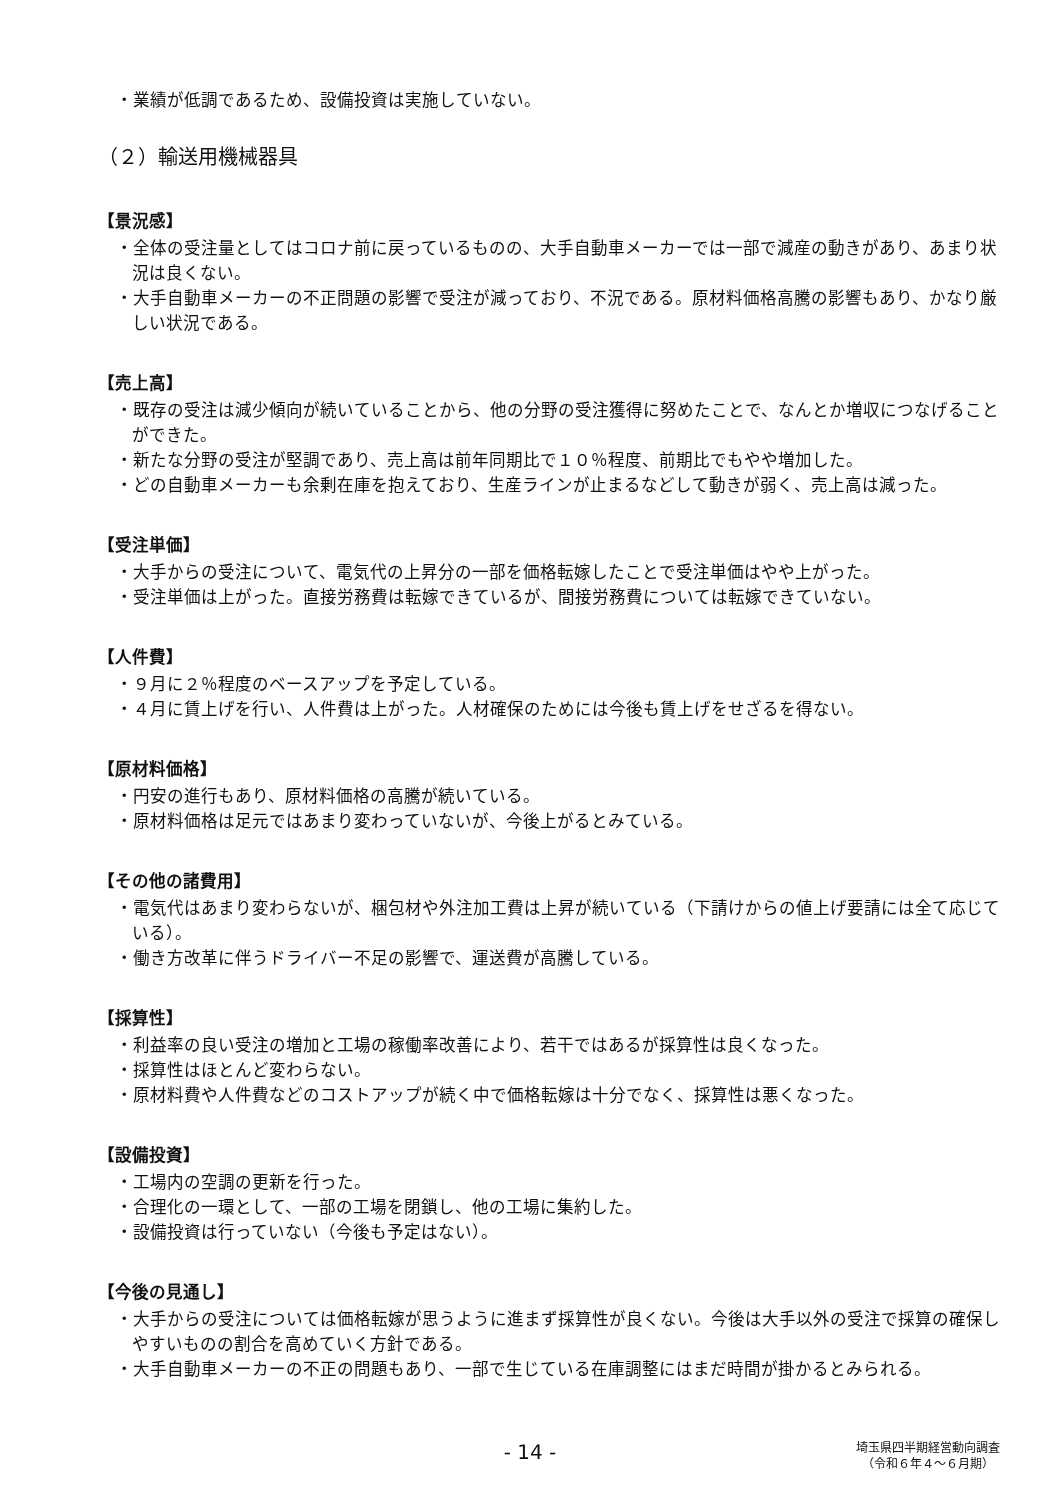・業績が低調であるため、設備投資は実施していない。
（２）輸送用機械器具
【景況感】
・全体の受注量としてはコロナ前に戻っているものの、大手自動車メーカーでは一部で減産の動きがあり、あまり状況は良くない。
・大手自動車メーカーの不正問題の影響で受注が減っており、不況である。原材料価格高騰の影響もあり、かなり厳しい状況である。
【売上高】
・既存の受注は減少傾向が続いていることから、他の分野の受注獲得に努めたことで、なんとか増収につなげることができた。
・新たな分野の受注が堅調であり、売上高は前年同期比で１０％程度、前期比でもやや増加した。
・どの自動車メーカーも余剰在庫を抱えており、生産ラインが止まるなどして動きが弱く、売上高は減った。
【受注単価】
・大手からの受注について、電気代の上昇分の一部を価格転嫁したことで受注単価はやや上がった。
・受注単価は上がった。直接労務費は転嫁できているが、間接労務費については転嫁できていない。
【人件費】
・９月に２％程度のベースアップを予定している。
・４月に賃上げを行い、人件費は上がった。人材確保のためには今後も賃上げをせざるを得ない。
【原材料価格】
・円安の進行もあり、原材料価格の高騰が続いている。
・原材料価格は足元ではあまり変わっていないが、今後上がるとみている。
【その他の諸費用】
・電気代はあまり変わらないが、梱包材や外注加工費は上昇が続いている（下請けからの値上げ要請には全て応じている）。
・働き方改革に伴うドライバー不足の影響で、運送費が高騰している。
【採算性】
・利益率の良い受注の増加と工場の稼働率改善により、若干ではあるが採算性は良くなった。
・採算性はほとんど変わらない。
・原材料費や人件費などのコストアップが続く中で価格転嫁は十分でなく、採算性は悪くなった。
【設備投資】
・工場内の空調の更新を行った。
・合理化の一環として、一部の工場を閉鎖し、他の工場に集約した。
・設備投資は行っていない（今後も予定はない）。
【今後の見通し】
・大手からの受注については価格転嫁が思うように進まず採算性が良くない。今後は大手以外の受注で採算の確保しやすいものの割合を高めていく方針である。
・大手自動車メーカーの不正の問題もあり、一部で生じている在庫調整にはまだ時間が掛かるとみられる。
- 14 -
埼玉県四半期経営動向調査
（令和６年４～６月期）